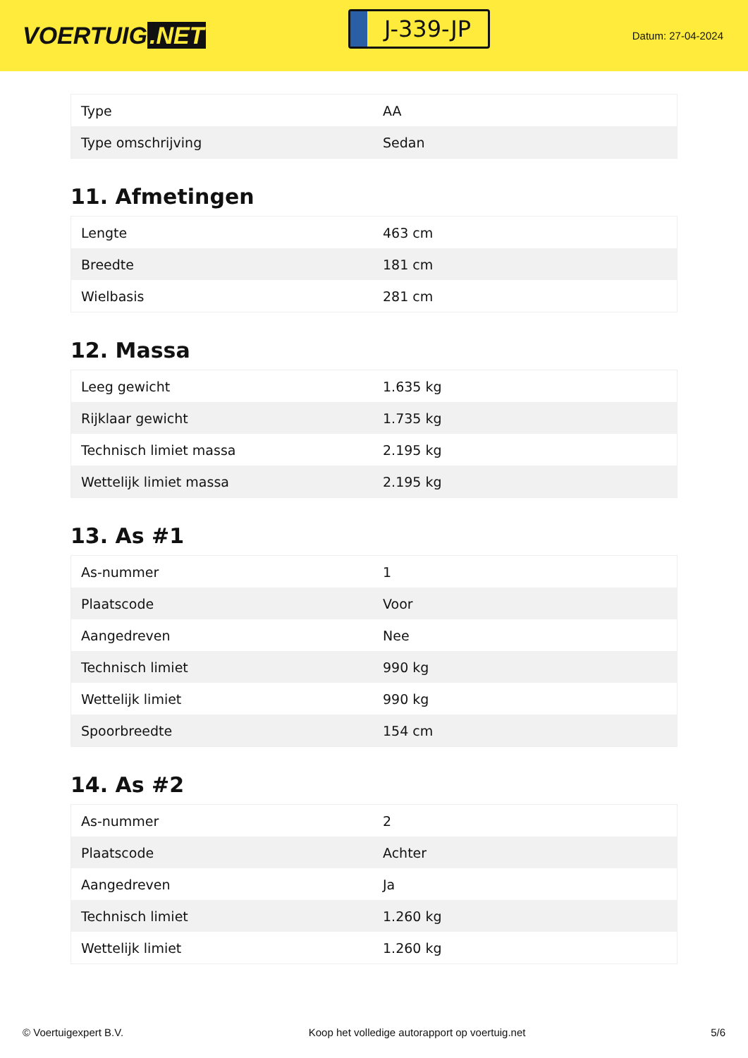VOERTUIG.NET
J-339-JP
Datum: 27-04-2024
| Type | AA |
| Type omschrijving | Sedan |
11. Afmetingen
| Lengte | 463 cm |
| Breedte | 181 cm |
| Wielbasis | 281 cm |
12. Massa
| Leeg gewicht | 1.635 kg |
| Rijklaar gewicht | 1.735 kg |
| Technisch limiet massa | 2.195 kg |
| Wettelijk limiet massa | 2.195 kg |
13. As #1
| As-nummer | 1 |
| Plaatscode | Voor |
| Aangedreven | Nee |
| Technisch limiet | 990 kg |
| Wettelijk limiet | 990 kg |
| Spoorbreedte | 154 cm |
14. As #2
| As-nummer | 2 |
| Plaatscode | Achter |
| Aangedreven | Ja |
| Technisch limiet | 1.260 kg |
| Wettelijk limiet | 1.260 kg |
© Voertuigexpert B.V. Koop het volledige autorapport op voertuig.net 5/6